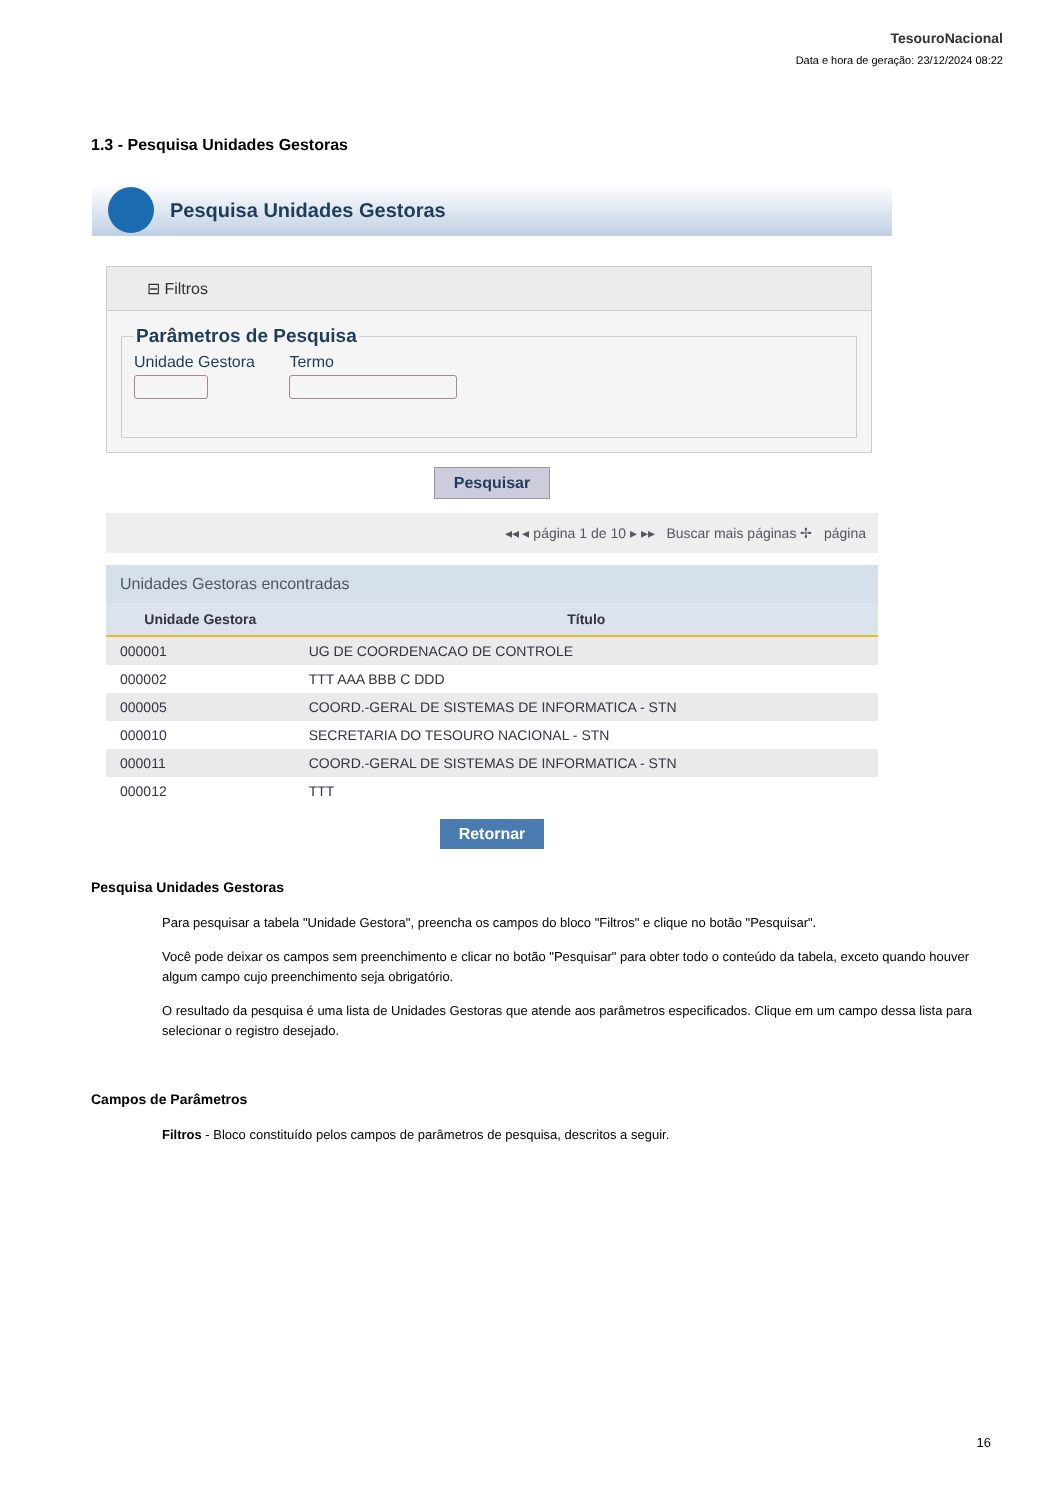TesouroNacional
Data e hora de geração: 23/12/2024 08:22
1.3 - Pesquisa Unidades Gestoras
Pesquisa Unidades Gestoras
⊟ Filtros
Parâmetros de Pesquisa
Unidade Gestora Termo
Pesquisar
◂◂ ◂ página 1 de 10 ▸ ▸▸ Buscar mais páginas ✢ página
Unidades Gestoras encontradas
| Unidade Gestora | Título |
| --- | --- |
| 000001 | UG DE COORDENACAO DE CONTROLE |
| 000002 | TTT AAA BBB C DDD |
| 000005 | COORD.-GERAL DE SISTEMAS DE INFORMATICA - STN |
| 000010 | SECRETARIA DO TESOURO NACIONAL - STN |
| 000011 | COORD.-GERAL DE SISTEMAS DE INFORMATICA - STN |
| 000012 | TTT |
Retornar
Pesquisa Unidades Gestoras
Para pesquisar a tabela "Unidade Gestora", preencha os campos do bloco "Filtros" e clique no botão "Pesquisar".
Você pode deixar os campos sem preenchimento e clicar no botão "Pesquisar" para obter todo o conteúdo da tabela, exceto quando houver algum campo cujo preenchimento seja obrigatório.
O resultado da pesquisa é uma lista de Unidades Gestoras que atende aos parâmetros especificados. Clique em um campo dessa lista para selecionar o registro desejado.
Campos de Parâmetros
Filtros - Bloco constituído pelos campos de parâmetros de pesquisa, descritos a seguir.
16